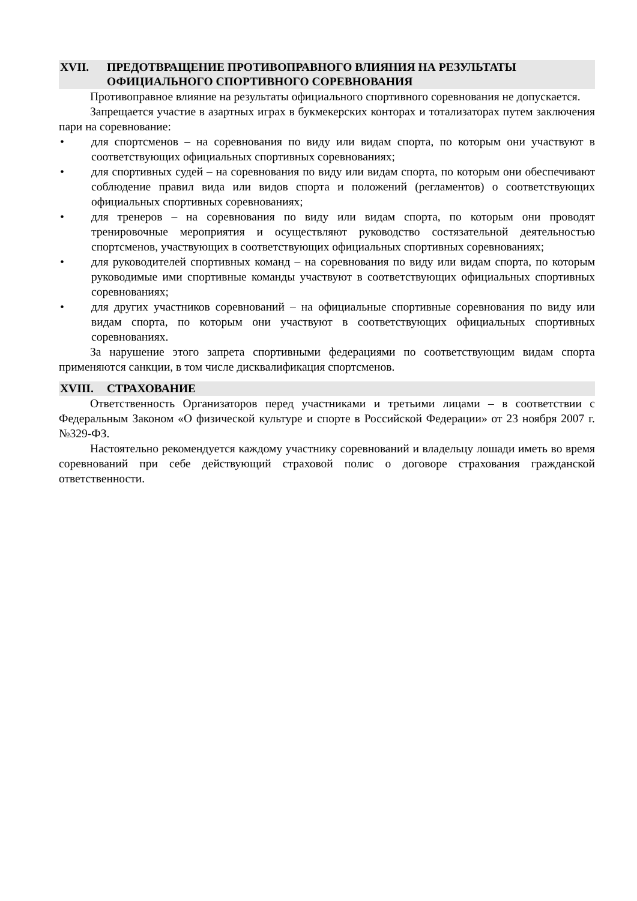XVII. ПРЕДОТВРАЩЕНИЕ ПРОТИВОПРАВНОГО ВЛИЯНИЯ НА РЕЗУЛЬТАТЫ ОФИЦИАЛЬНОГО СПОРТИВНОГО СОРЕВНОВАНИЯ
Противоправное влияние на результаты официального спортивного соревнования не допускается.
Запрещается участие в азартных играх в букмекерских конторах и тотализаторах путем заключения пари на соревнование:
• для спортсменов – на соревнования по виду или видам спорта, по которым они участвуют в соответствующих официальных спортивных соревнованиях;
• для спортивных судей – на соревнования по виду или видам спорта, по которым они обеспечивают соблюдение правил вида или видов спорта и положений (регламентов) о соответствующих официальных спортивных соревнованиях;
• для тренеров – на соревнования по виду или видам спорта, по которым они проводят тренировочные мероприятия и осуществляют руководство состязательной деятельностью спортсменов, участвующих в соответствующих официальных спортивных соревнованиях;
• для руководителей спортивных команд – на соревнования по виду или видам спорта, по которым руководимые ими спортивные команды участвуют в соответствующих официальных спортивных соревнованиях;
• для других участников соревнований – на официальные спортивные соревнования по виду или видам спорта, по которым они участвуют в соответствующих официальных спортивных соревнованиях.
За нарушение этого запрета спортивными федерациями по соответствующим видам спорта применяются санкции, в том числе дисквалификация спортсменов.
XVIII. СТРАХОВАНИЕ
Ответственность Организаторов перед участниками и третьими лицами – в соответствии с Федеральным Законом «О физической культуре и спорте в Российской Федерации» от 23 ноября 2007 г. №329-ФЗ.
Настоятельно рекомендуется каждому участнику соревнований и владельцу лошади иметь во время соревнований при себе действующий страховой полис о договоре страхования гражданской ответственности.